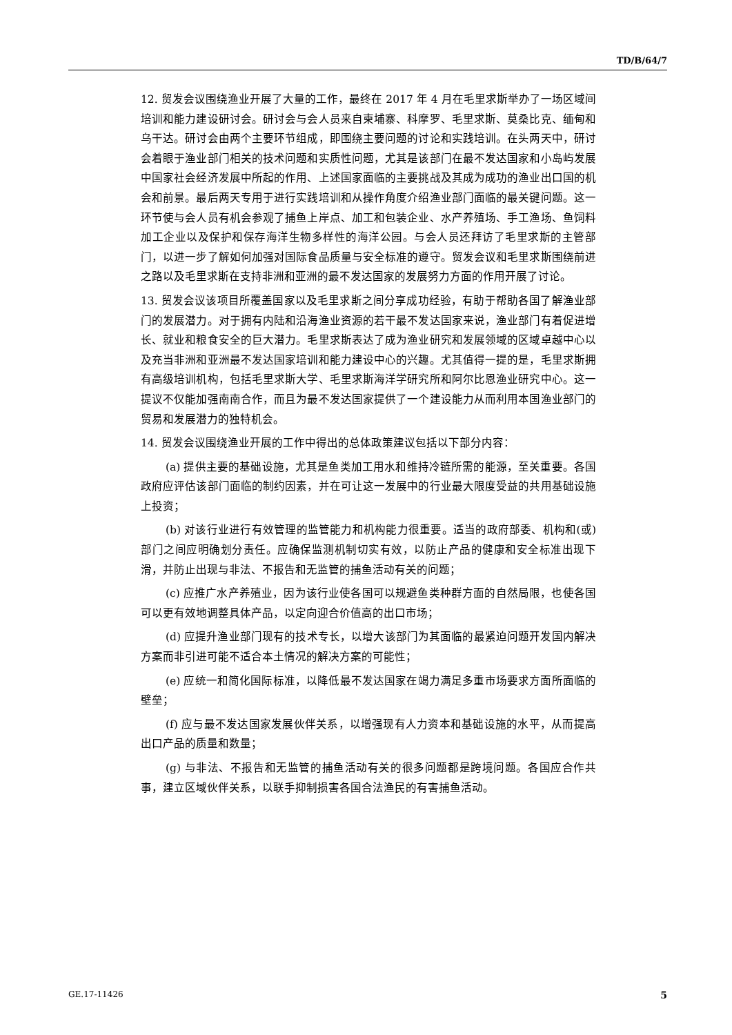TD/B/64/7
12. 贸发会议围绕渔业开展了大量的工作，最终在 2017 年 4 月在毛里求斯举办了一场区域间培训和能力建设研讨会。研讨会与会人员来自柬埔寨、科摩罗、毛里求斯、莫桑比克、缅甸和乌干达。研讨会由两个主要环节组成，即围绕主要问题的讨论和实践培训。在头两天中，研讨会着眼于渔业部门相关的技术问题和实质性问题，尤其是该部门在最不发达国家和小岛屿发展中国家社会经济发展中所起的作用、上述国家面临的主要挑战及其成为成功的渔业出口国的机会和前景。最后两天专用于进行实践培训和从操作角度介绍渔业部门面临的最关键问题。这一环节使与会人员有机会参观了捕鱼上岸点、加工和包装企业、水产养殖场、手工渔场、鱼饲料加工企业以及保护和保存海洋生物多样性的海洋公园。与会人员还拜访了毛里求斯的主管部门，以进一步了解如何加强对国际食品质量与安全标准的遵守。贸发会议和毛里求斯围绕前进之路以及毛里求斯在支持非洲和亚洲的最不发达国家的发展努力方面的作用开展了讨论。
13. 贸发会议该项目所覆盖国家以及毛里求斯之间分享成功经验，有助于帮助各国了解渔业部门的发展潜力。对于拥有内陆和沿海渔业资源的若干最不发达国家来说，渔业部门有着促进增长、就业和粮食安全的巨大潜力。毛里求斯表达了成为渔业研究和发展领域的区域卓越中心以及充当非洲和亚洲最不发达国家培训和能力建设中心的兴趣。尤其值得一提的是，毛里求斯拥有高级培训机构，包括毛里求斯大学、毛里求斯海洋学研究所和阿尔比恩渔业研究中心。这一提议不仅能加强南南合作，而且为最不发达国家提供了一个建设能力从而利用本国渔业部门的贸易和发展潜力的独特机会。
14. 贸发会议围绕渔业开展的工作中得出的总体政策建议包括以下部分内容：
(a) 提供主要的基础设施，尤其是鱼类加工用水和维持冷链所需的能源，至关重要。各国政府应评估该部门面临的制约因素，并在可让这一发展中的行业最大限度受益的共用基础设施上投资；
(b) 对该行业进行有效管理的监管能力和机构能力很重要。适当的政府部委、机构和(或)部门之间应明确划分责任。应确保监测机制切实有效，以防止产品的健康和安全标准出现下滑，并防止出现与非法、不报告和无监管的捕鱼活动有关的问题；
(c) 应推广水产养殖业，因为该行业使各国可以规避鱼类种群方面的自然局限，也使各国可以更有效地调整具体产品，以定向迎合价值高的出口市场；
(d) 应提升渔业部门现有的技术专长，以增大该部门为其面临的最紧迫问题开发国内解决方案而非引进可能不适合本土情况的解决方案的可能性；
(e) 应统一和简化国际标准，以降低最不发达国家在竭力满足多重市场要求方面所面临的壁垒；
(f) 应与最不发达国家发展伙伴关系，以增强现有人力资本和基础设施的水平，从而提高出口产品的质量和数量；
(g) 与非法、不报告和无监管的捕鱼活动有关的很多问题都是跨境问题。各国应合作共事，建立区域伙伴关系，以联手抑制损害各国合法渔民的有害捕鱼活动。
GE.17-11426 5